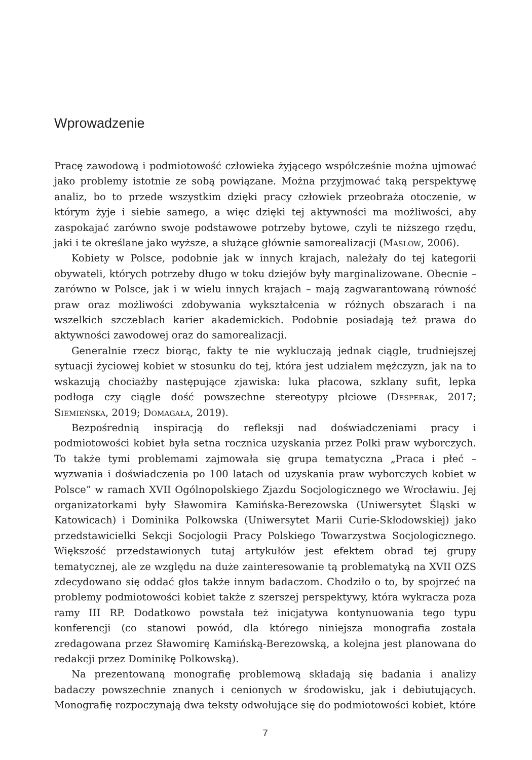Wprowadzenie
Pracę zawodową i podmiotowość człowieka żyjącego współcześnie można ujmować jako problemy istotnie ze sobą powiązane. Można przyjmować taką perspektywę analiz, bo to przede wszystkim dzięki pracy człowiek przeobraża otoczenie, w którym żyje i siebie samego, a więc dzięki tej aktywności ma możliwości, aby zaspokajać zarówno swoje podstawowe potrzeby bytowe, czyli te niższego rzędu, jaki i te określane jako wyższe, a służące głównie samorealizacji (Maslow, 2006).
Kobiety w Polsce, podobnie jak w innych krajach, należały do tej kategorii obywateli, których potrzeby długo w toku dziejów były marginalizowane. Obecnie – zarówno w Polsce, jak i w wielu innych krajach – mają zagwarantowaną równość praw oraz możliwości zdobywania wykształcenia w różnych obszarach i na wszelkich szczeblach karier akademickich. Podobnie posiadają też prawa do aktywności zawodowej oraz do samorealizacji.
Generalnie rzecz biorąc, fakty te nie wykluczają jednak ciągle, trudniejszej sytuacji życiowej kobiet w stosunku do tej, która jest udziałem mężczyzn, jak na to wskazują chociażby następujące zjawiska: luka płacowa, szklany sufit, lepka podłoga czy ciągle dość powszechne stereotypy płciowe (Desperak, 2017; Siemieńska, 2019; Domagała, 2019).
Bezpośrednią inspiracją do refleksji nad doświadczeniami pracy i podmiotowości kobiet była setna rocznica uzyskania przez Polki praw wyborczych. To także tymi problemami zajmowała się grupa tematyczna „Praca i płeć – wyzwania i doświadczenia po 100 latach od uzyskania praw wyborczych kobiet w Polsce” w ramach XVII Ogólnopolskiego Zjazdu Socjologicznego we Wrocławiu. Jej organizatorkami były Sławomira Kamińska-Berezowska (Uniwersytet Śląski w Katowicach) i Dominika Polkowska (Uniwersytet Marii Curie-Skłodowskiej) jako przedstawicielki Sekcji Socjologii Pracy Polskiego Towarzystwa Socjologicznego. Większość przedstawionych tutaj artykułów jest efektem obrad tej grupy tematycznej, ale ze względu na duże zainteresowanie tą problematyką na XVII OZS zdecydowano się oddać głos także innym badaczom. Chodziło o to, by spojrzeć na problemy podmiotowości kobiet także z szerszej perspektywy, która wykracza poza ramy III RP. Dodatkowo powstała też inicjatywa kontynuowania tego typu konferencji (co stanowi powód, dla którego niniejsza monografia została zredagowana przez Sławomirę Kamińską-Berezowską, a kolejna jest planowana do redakcji przez Dominikę Polkowską).
Na prezentowaną monografię problemową składają się badania i analizy badaczy powszechnie znanych i cenionych w środowisku, jak i debiutujących. Monografię rozpoczynają dwa teksty odwołujące się do podmiotowości kobiet, które
7